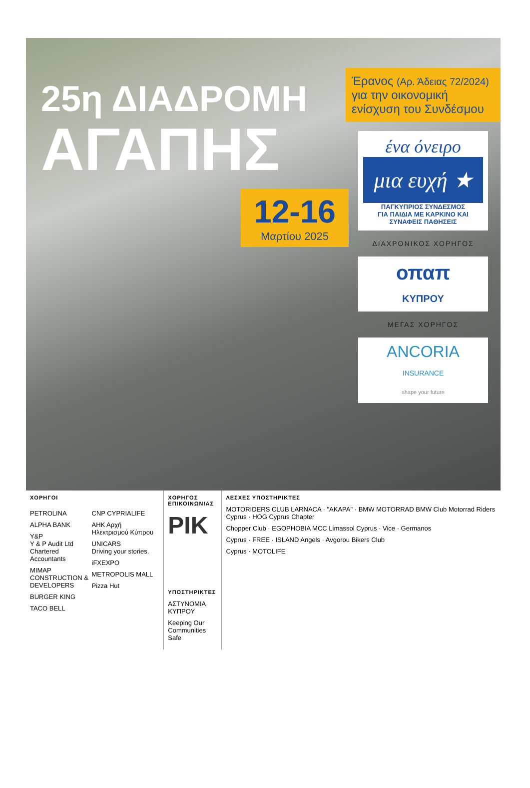25η ΔΙΑΔΡΟΜΗ
ΑΓΑΠΗΣ
12-16
Μαρτίου 2025
Έρανος (Αρ. Άδειας 72/2024)
για την οικονομική ενίσχυση του Συνδέσμου
ένα όνειρο
μια ευχή ★
ΠΑΓΚΥΠΡΙΟΣ ΣΥΝΔΕΣΜΟΣ
ΓΙΑ ΠΑΙΔΙΑ ΜΕ ΚΑΡΚΙΝΟ ΚΑΙ
ΣΥΝΑΦΕΙΣ ΠΑΘΗΣΕΙΣ
ΔΙΑΧΡΟΝΙΚΟΣ ΧΟΡΗΓΟΣ
οπαπ
ΚΥΠΡΟΥ
ΜΕΓΑΣ ΧΟΡΗΓΟΣ
ANCORIA
INSURANCE
shape your future
ΧΟΡΗΓΟΙ
PETROLINA
ALPHA BANK
Y&P
Y & P Audit Ltd
Chartered Accountants
MIMAP
CONSTRUCTION & DEVELOPERS
BURGER KING
TACO BELL
CNP CYPRIALIFE
ΑΗΚ Αρχή Ηλεκτρισμού Κύπρου
UNICARS
Driving your stories.
iFXEXPO
METROPOLIS MALL
Pizza Hut
ΧΟΡΗΓΟΣ ΕΠΙΚΟΙΝΩΝΙΑΣ
ΡΙΚ
ΥΠΟΣΤΗΡΙΚΤΕΣ
ΑΣΤΥΝΟΜΙΑ ΚΥΠΡΟΥ
Keeping Our Communities Safe
ΛΕΣΧΕΣ ΥΠΟΣΤΗΡΙΚΤΕΣ
MOTORIDERS CLUB LARNACA · "ΑΚΑΡΑ" · BMW MOTORRAD BMW Club Motorrad Riders Cyprus · HOG Cyprus Chapter
Chopper Club · EGOPHOBIA MCC Limassol Cyprus · Vice · Germanos
Cyprus · FREE · ISLAND Angels · Avgorou Bikers Club
Cyprus · MOTOLIFE